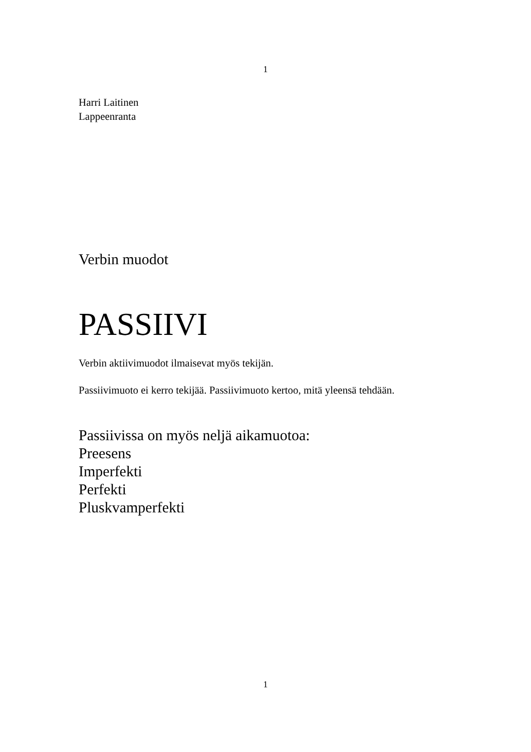1
Harri Laitinen
Lappeenranta
Verbin muodot
PASSIIVI
Verbin aktiivimuodot ilmaisevat myös tekijän.
Passiivimuoto ei kerro tekijää. Passiivimuoto kertoo, mitä yleensä tehdään.
Passiivissa on myös neljä aikamuotoa:
Preesens
Imperfekti
Perfekti
Pluskvamperfekti
1